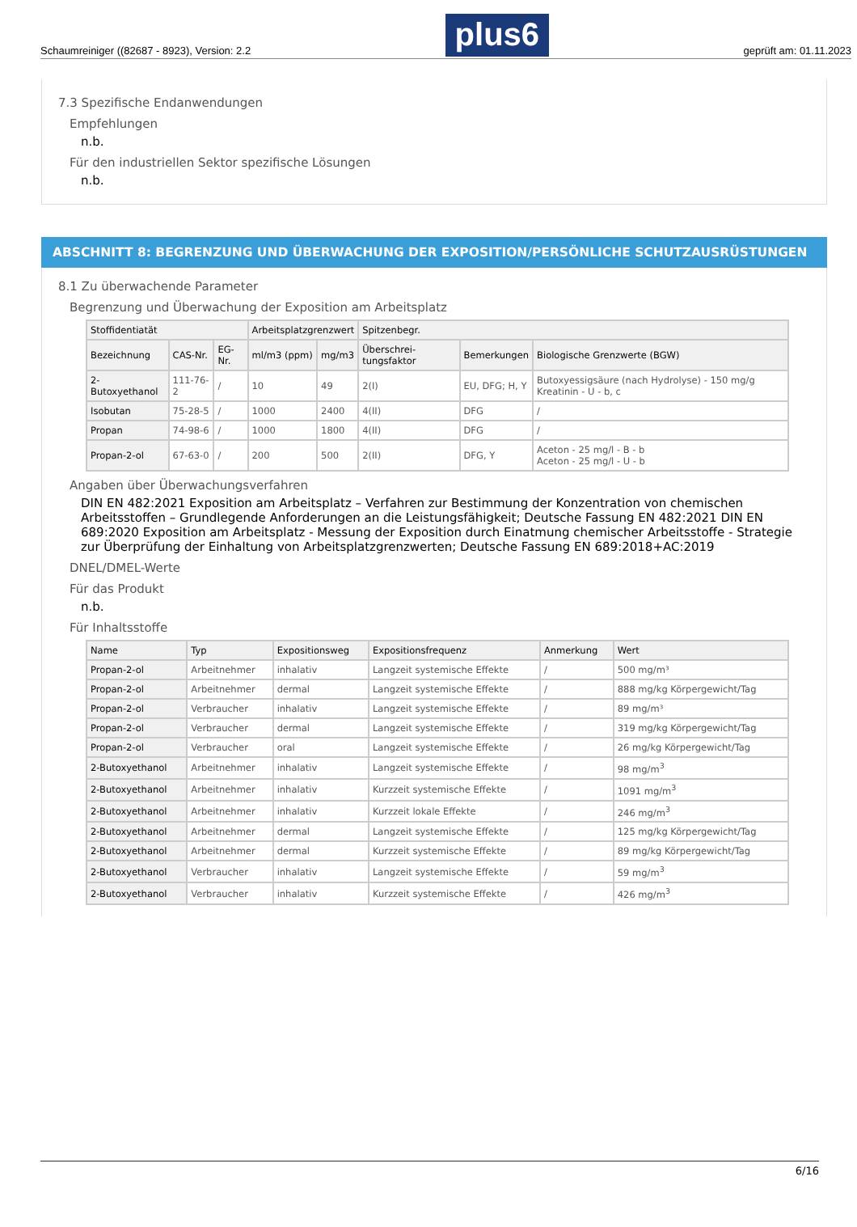Schaumreiniger ((82687 - 8923), Version: 2.2 plus6 geprüft am: 01.11.2023
7.3 Spezifische Endanwendungen
Empfehlungen
n.b.
Für den industriellen Sektor spezifische Lösungen
n.b.
ABSCHNITT 8: BEGRENZUNG UND ÜBERWACHUNG DER EXPOSITION/PERSÖNLICHE SCHUTZAUSRÜSTUNGEN
8.1 Zu überwachende Parameter
Begrenzung und Überwachung der Exposition am Arbeitsplatz
| Stoffidentiatät | | | Arbeitsplatzgrenzwert | | Spitzenbegr. | | |
| --- | --- | --- | --- | --- | --- | --- | --- |
| Bezeichnung | CAS-Nr. | EG-Nr. | ml/m3 (ppm) | mg/m3 | Überschrei-tungsfaktor | Bemerkungen | Biologische Grenzwerte (BGW) |
| 2-Butoxyethanol | 111-76-2 | / | 10 | 49 | 2(I) | EU, DFG; H, Y | Butoxyessigsäure (nach Hydrolyse) - 150 mg/g Kreatinin - U - b, c |
| Isobutan | 75-28-5 | / | 1000 | 2400 | 4(II) | DFG | / |
| Propan | 74-98-6 | / | 1000 | 1800 | 4(II) | DFG | / |
| Propan-2-ol | 67-63-0 | / | 200 | 500 | 2(II) | DFG, Y | Aceton - 25 mg/l - B - b Aceton - 25 mg/l - U - b |
Angaben über Überwachungsverfahren
DIN EN 482:2021 Exposition am Arbeitsplatz – Verfahren zur Bestimmung der Konzentration von chemischen Arbeitsstoffen – Grundlegende Anforderungen an die Leistungsfähigkeit; Deutsche Fassung EN 482:2021 DIN EN 689:2020 Exposition am Arbeitsplatz - Messung der Exposition durch Einatmung chemischer Arbeitsstoffe - Strategie zur Überprüfung der Einhaltung von Arbeitsplatzgrenzwerten; Deutsche Fassung EN 689:2018+AC:2019
DNEL/DMEL-Werte
Für das Produkt
n.b.
Für Inhaltsstoffe
| Name | Typ | Expositionsweg | Expositionsfrequenz | Anmerkung | Wert |
| --- | --- | --- | --- | --- | --- |
| Propan-2-ol | Arbeitnehmer | inhalativ | Langzeit systemische Effekte | / | 500 mg/m³ |
| Propan-2-ol | Arbeitnehmer | dermal | Langzeit systemische Effekte | / | 888 mg/kg Körpergewicht/Tag |
| Propan-2-ol | Verbraucher | inhalativ | Langzeit systemische Effekte | / | 89 mg/m³ |
| Propan-2-ol | Verbraucher | dermal | Langzeit systemische Effekte | / | 319 mg/kg Körpergewicht/Tag |
| Propan-2-ol | Verbraucher | oral | Langzeit systemische Effekte | / | 26 mg/kg Körpergewicht/Tag |
| 2-Butoxyethanol | Arbeitnehmer | inhalativ | Langzeit systemische Effekte | / | 98 mg/m<sup>3</sup> |
| 2-Butoxyethanol | Arbeitnehmer | inhalativ | Kurzzeit systemische Effekte | / | 1091 mg/m<sup>3</sup> |
| 2-Butoxyethanol | Arbeitnehmer | inhalativ | Kurzzeit lokale Effekte | / | 246 mg/m<sup>3</sup> |
| 2-Butoxyethanol | Arbeitnehmer | dermal | Langzeit systemische Effekte | / | 125 mg/kg Körpergewicht/Tag |
| 2-Butoxyethanol | Arbeitnehmer | dermal | Kurzzeit systemische Effekte | / | 89 mg/kg Körpergewicht/Tag |
| 2-Butoxyethanol | Verbraucher | inhalativ | Langzeit systemische Effekte | / | 59 mg/m<sup>3</sup> |
| 2-Butoxyethanol | Verbraucher | inhalativ | Kurzzeit systemische Effekte | / | 426 mg/m<sup>3</sup> |
6/16